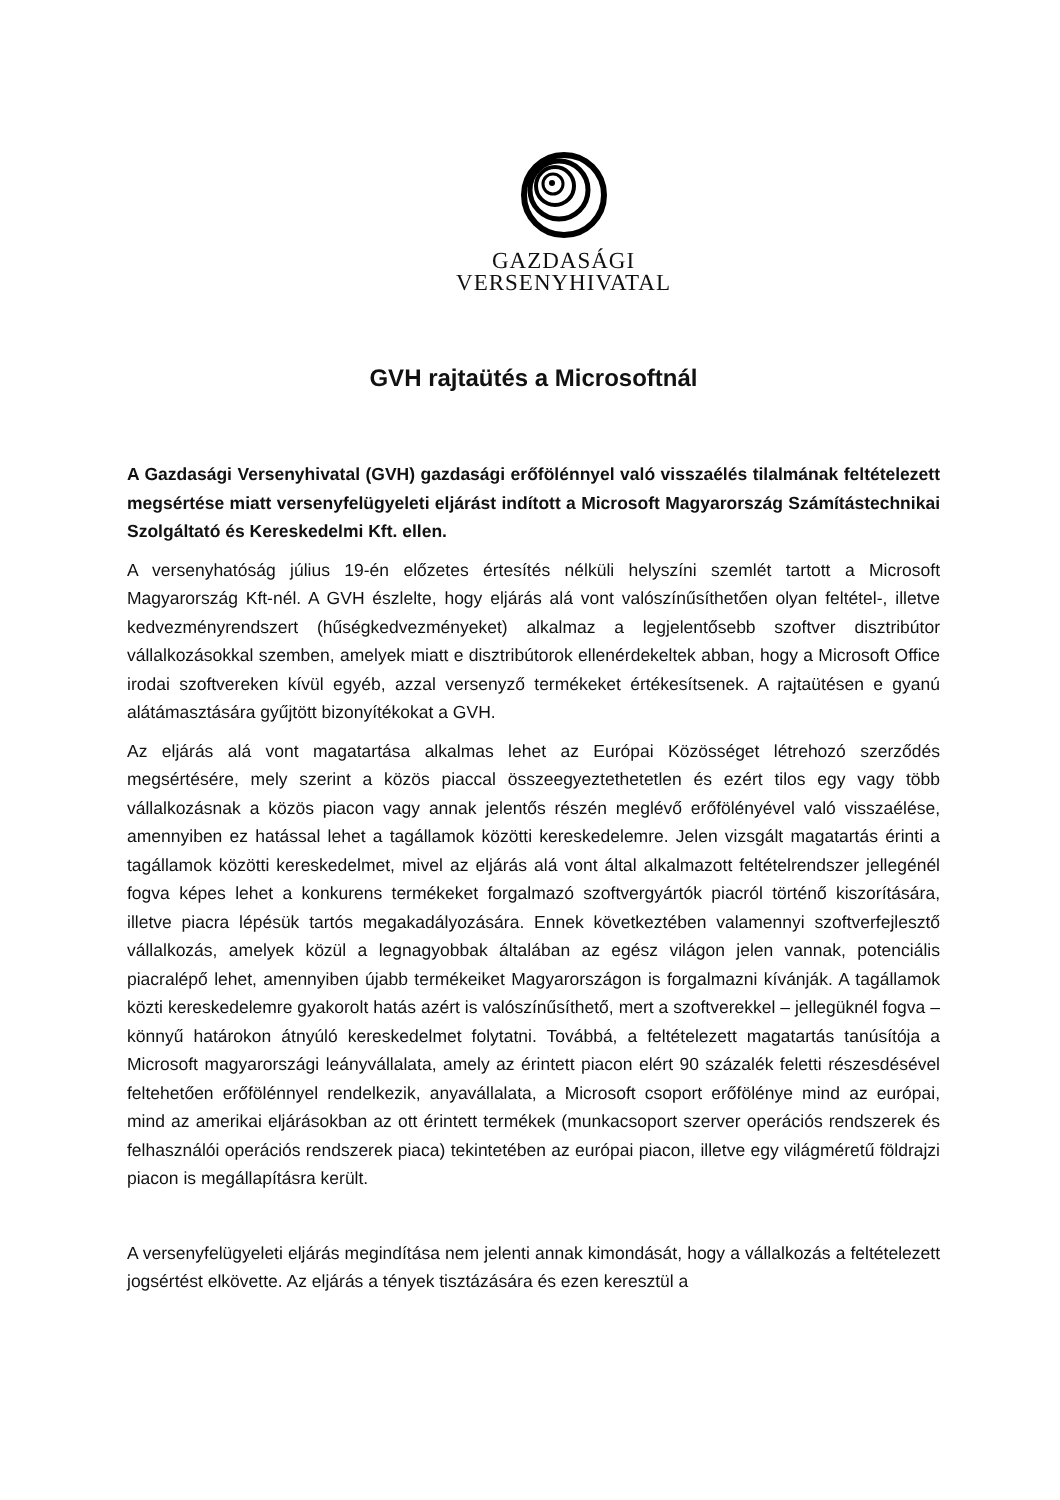GAZDASÁGI
VERSENYHIVATAL
GVH rajtaütés a Microsoftnál
A Gazdasági Versenyhivatal (GVH) gazdasági erőfölénnyel való visszaélés tilalmának feltételezett megsértése miatt versenyfelügyeleti eljárást indított a Microsoft Magyarország Számítástechnikai Szolgáltató és Kereskedelmi Kft. ellen.
A versenyhatóság július 19-én előzetes értesítés nélküli helyszíni szemlét tartott a Microsoft Magyarország Kft-nél. A GVH észlelte, hogy eljárás alá vont valószínűsíthetően olyan feltétel-, illetve kedvezményrendszert (hűségkedvezményeket) alkalmaz a legjelentősebb szoftver disztribútor vállalkozásokkal szemben, amelyek miatt e disztribútorok ellenérdekeltek abban, hogy a Microsoft Office irodai szoftvereken kívül egyéb, azzal versenyző termékeket értékesítsenek. A rajtaütésen e gyanú alátámasztására gyűjtött bizonyítékokat a GVH.
Az eljárás alá vont magatartása alkalmas lehet az Európai Közösséget létrehozó szerződés megsértésére, mely szerint a közös piaccal összeegyeztethetetlen és ezért tilos egy vagy több vállalkozásnak a közös piacon vagy annak jelentős részén meglévő erőfölényével való visszaélése, amennyiben ez hatással lehet a tagállamok közötti kereskedelemre. Jelen vizsgált magatartás érinti a tagállamok közötti kereskedelmet, mivel az eljárás alá vont által alkalmazott feltételrendszer jellegénél fogva képes lehet a konkurens termékeket forgalmazó szoftvergyártók piacról történő kiszorítására, illetve piacra lépésük tartós megakadályozására. Ennek következtében valamennyi szoftverfejlesztő vállalkozás, amelyek közül a legnagyobbak általában az egész világon jelen vannak, potenciális piacralépő lehet, amennyiben újabb termékeiket Magyarországon is forgalmazni kívánják. A tagállamok közti kereskedelemre gyakorolt hatás azért is valószínűsíthető, mert a szoftverekkel – jellegüknél fogva – könnyű határokon átnyúló kereskedelmet folytatni. Továbbá, a feltételezett magatartás tanúsítója a Microsoft magyarországi leányvállalata, amely az érintett piacon elért 90 százalék feletti részesdésével feltehetően erőfölénnyel rendelkezik, anyavállalata, a Microsoft csoport erőfölénye mind az európai, mind az amerikai eljárásokban az ott érintett termékek (munkacsoport szerver operációs rendszerek és felhasználói operációs rendszerek piaca) tekintetében az európai piacon, illetve egy világméretű földrajzi piacon is megállapításra került.
A versenyfelügyeleti eljárás megindítása nem jelenti annak kimondását, hogy a vállalkozás a feltételezett jogsértést elkövette. Az eljárás a tények tisztázására és ezen keresztül a